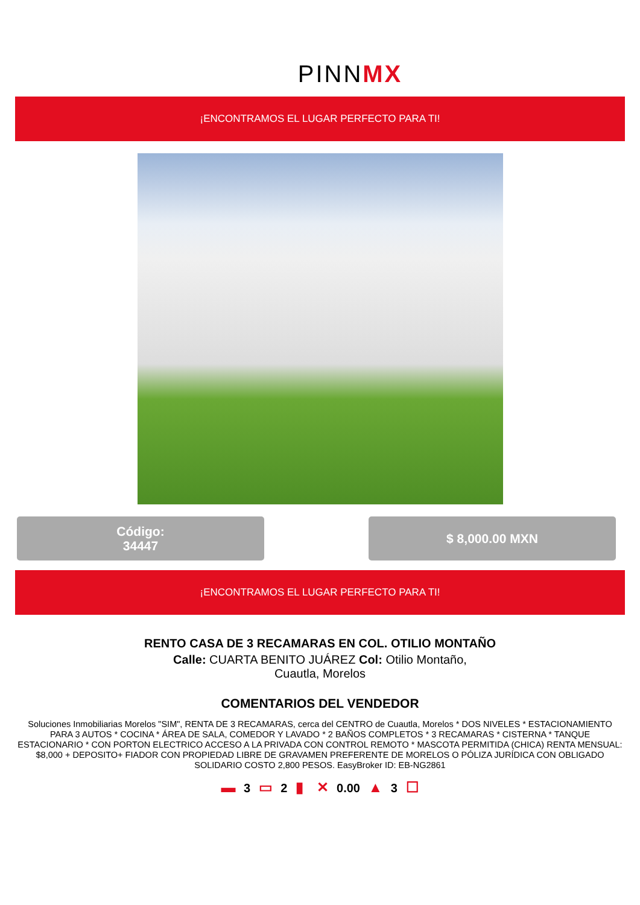PINNMX
¡ENCONTRAMOS EL LUGAR PERFECTO PARA TI!
Código:
34447
$ 8,000.00 MXN
¡ENCONTRAMOS EL LUGAR PERFECTO PARA TI!
RENTO CASA DE 3 RECAMARAS EN COL. OTILIO MONTAÑO
Calle: CUARTA BENITO JUÁREZ Col: Otilio Montaño, Cuautla, Morelos
COMENTARIOS DEL VENDEDOR
Soluciones Inmobiliarias Morelos "SIM", RENTA DE 3 RECAMARAS, cerca del CENTRO de Cuautla, Morelos * DOS NIVELES * ESTACIONAMIENTO PARA 3 AUTOS * COCINA * ÁREA DE SALA, COMEDOR Y LAVADO * 2 BAÑOS COMPLETOS * 3 RECAMARAS * CISTERNA * TANQUE ESTACIONARIO * CON PORTON ELECTRICO ACCESO A LA PRIVADA CON CONTROL REMOTO * MASCOTA PERMITIDA (CHICA) RENTA MENSUAL: $8,000 + DEPOSITO+ FIADOR CON PROPIEDAD LIBRE DE GRAVAMEN PREFERENTE DE MORELOS O PÓLIZA JURÍDICA CON OBLIGADO SOLIDARIO COSTO 2,800 PESOS. EasyBroker ID: EB-NG2861
▬ 3 ▭ 2 ▮ ✕ 0.00 ▲ 3 ☐